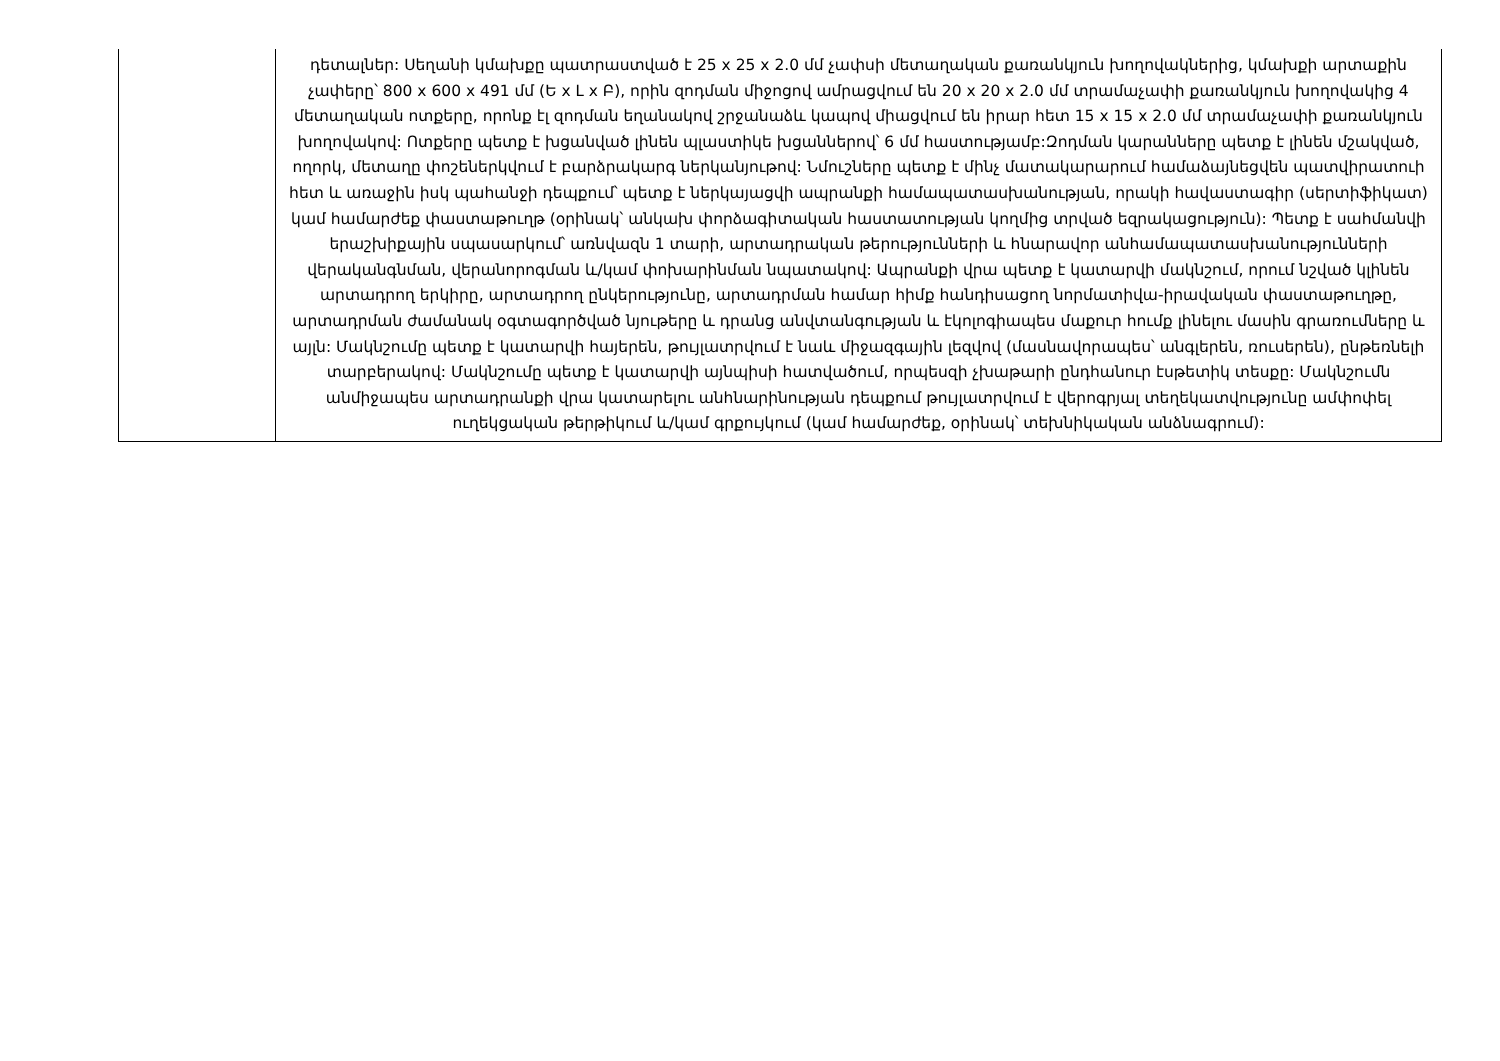| | դետալներ: Սեղանի կմախքը պատրաստված է 25 x 25 x 2.0 մմ չափսի մետաղական քառանկյուն խողովակներից, կմախքի արտաքին չափերը՝ 800 x 600 x 491 մմ (Ե x Լ x Բ), որին զոդման միջոցով ամրացվում են 20 x 20 x 2.0 մմ տրամաչափի քառանկյուն խողովակից 4 մետաղական ոտքերը, որոնք էլ զոդման եղանակով շրջանաձև կապով միացվում են իրար հետ 15 x 15 x 2.0 մմ տրամաչափի քառանկյուն խողովակով: Ոտքերը պետք է խցանված լինեն պլաստիկե խցաններով՝ 6 մմ հաստությամբ:Զոդման կարանները պետք է լինեն մշակված, ողորկ, մետաղը փոշեներկվում է բարձրակարգ ներկանյութով: Նմուշները պետք է մինչ մատակարարում համաձայնեցվեն պատվիրատուի հետ և առաջին իսկ պահանջի դեպքում՝ պետք է ներկայացվի ապրանքի համապատասխանության, որակի հավաստագիր (սերտիֆիկատ) կամ համարժեք փաստաթուղթ (օրինակ՝ անկախ փորձագիտական հաստատության կողմից տրված եզրակացություն): Պետք է սահմանվի երաշխիքային սպասարկում՝ առնվազն 1 տարի, արտադրական թերությունների և հնարավոր անհամապատասխանությունների վերականգնման, վերանորոգման և/կամ փոխարինման նպատակով: Ապրանքի վրա պետք է կատարվի մակնշում, որում նշված կլինեն արտադրող երկիրը, արտադրող ընկերությունը, արտադրման համար հիմք հանդիսացող նորմատիվա-իրավական փաստաթուղթը, արտադրման ժամանակ օգտագործված նյութերը և դրանց անվտանգության և էկոլոգիապես մաքուր հումք լինելու մասին գրառումները և այլն: Մակնշումը պետք է կատարվի հայերեն, թույլատրվում է նաև միջազգային լեզվով (մասնավորապես՝ անգլերեն, ռուսերեն), ընթեռնելի տարբերակով: Մակնշումը պետք է կատարվի այնպիսի հատվածում, որպեսզի չխաթարի ընդհանուր էսթետիկ տեսքը: Մակնշումն անմիջապես արտադրանքի վրա կատարելու անհնարինության դեպքում թույլատրվում է վերոգրյալ տեղեկատվությունը ամփոփել ուղեկցական թերթիկում և/կամ գրքույկում (կամ համարժեք, օրինակ՝ տեխնիկական անձնագրում): |